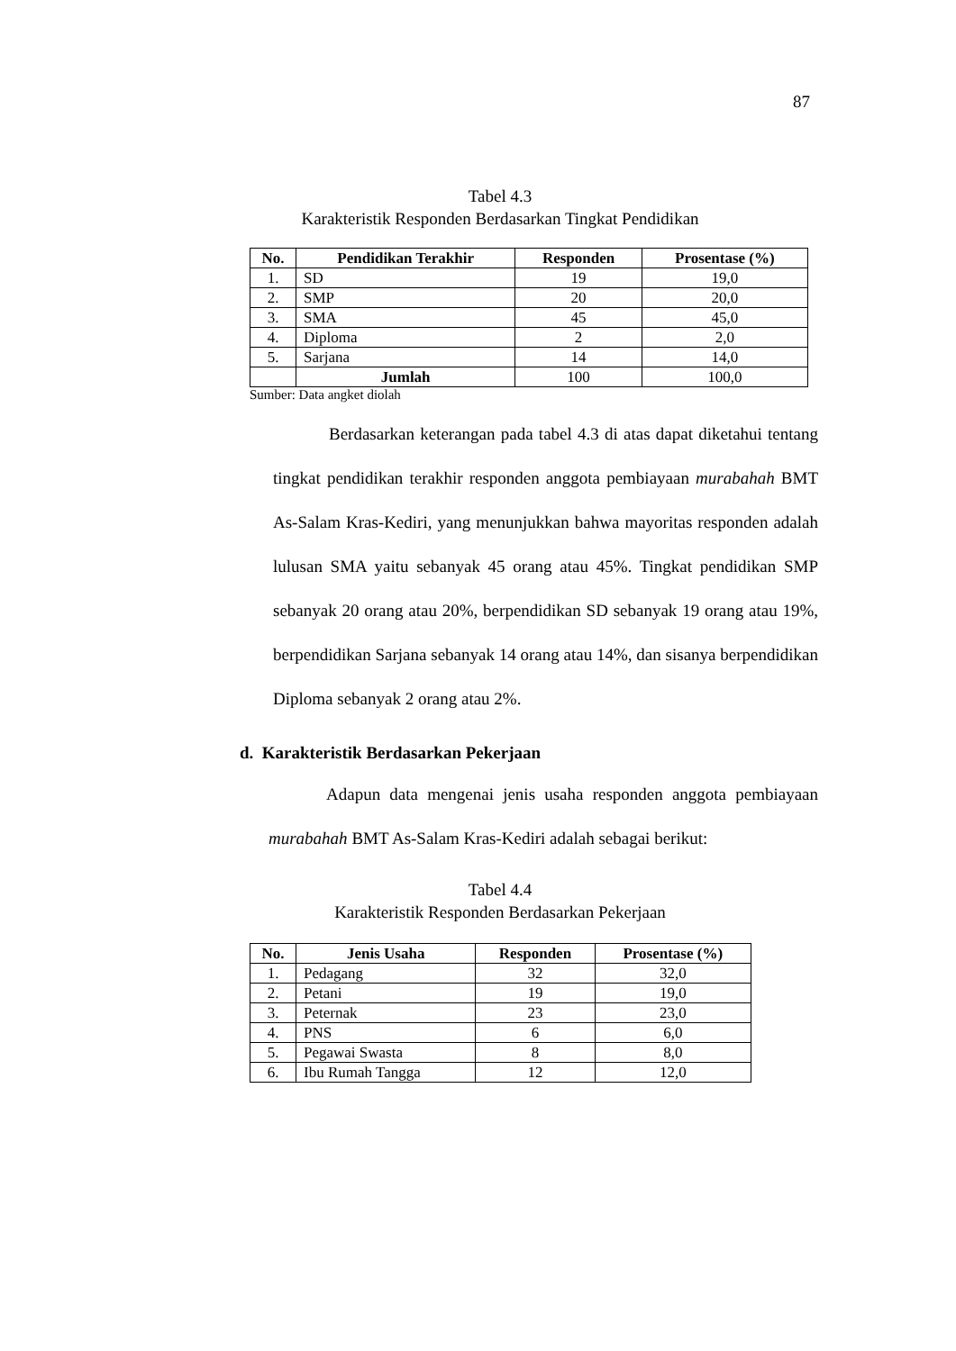87
Tabel 4.3
Karakteristik Responden Berdasarkan Tingkat Pendidikan
| No. | Pendidikan Terakhir | Responden | Prosentase (%) |
| --- | --- | --- | --- |
| 1. | SD | 19 | 19,0 |
| 2. | SMP | 20 | 20,0 |
| 3. | SMA | 45 | 45,0 |
| 4. | Diploma | 2 | 2,0 |
| 5. | Sarjana | 14 | 14,0 |
| | Jumlah | 100 | 100,0 |
Sumber: Data angket diolah
Berdasarkan keterangan pada tabel 4.3 di atas dapat diketahui tentang tingkat pendidikan terakhir responden anggota pembiayaan murabahah BMT As-Salam Kras-Kediri, yang menunjukkan bahwa mayoritas responden adalah lulusan SMA yaitu sebanyak 45 orang atau 45%. Tingkat pendidikan SMP sebanyak 20 orang atau 20%, berpendidikan SD sebanyak 19 orang atau 19%, berpendidikan Sarjana sebanyak 14 orang atau 14%, dan sisanya berpendidikan Diploma sebanyak 2 orang atau 2%.
d. Karakteristik Berdasarkan Pekerjaan
Adapun data mengenai jenis usaha responden anggota pembiayaan murabahah BMT As-Salam Kras-Kediri adalah sebagai berikut:
Tabel 4.4
Karakteristik Responden Berdasarkan Pekerjaan
| No. | Jenis Usaha | Responden | Prosentase (%) |
| --- | --- | --- | --- |
| 1. | Pedagang | 32 | 32,0 |
| 2. | Petani | 19 | 19,0 |
| 3. | Peternak | 23 | 23,0 |
| 4. | PNS | 6 | 6,0 |
| 5. | Pegawai Swasta | 8 | 8,0 |
| 6. | Ibu Rumah Tangga | 12 | 12,0 |